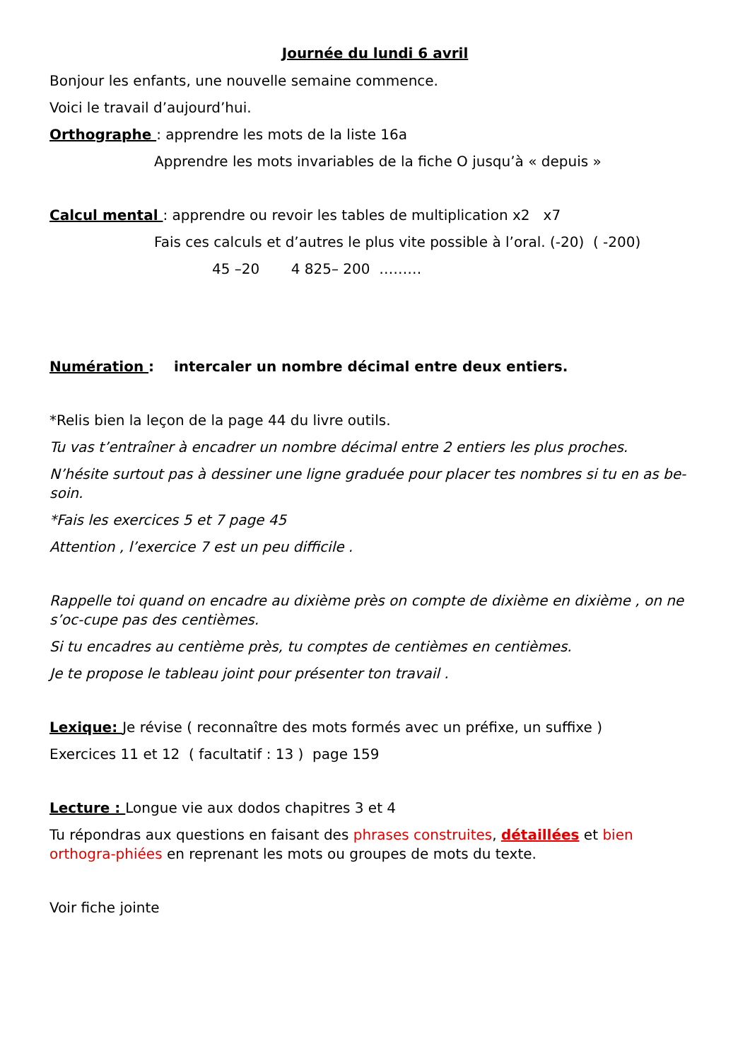Journée du lundi 6 avril
Bonjour les enfants, une nouvelle semaine commence.
Voici le travail d’aujourd’hui.
Orthographe : apprendre les mots de la liste 16a
Apprendre les mots invariables de la fiche O jusqu’à « depuis »
Calcul mental : apprendre ou revoir les tables de multiplication x2 x7
Fais ces calculs et d’autres le plus vite possible à l’oral. (-20) ( -200)
45 –20 4 825– 200 ………
Numération : intercaler un nombre décimal entre deux entiers.
*Relis bien la leçon de la page 44 du livre outils.
Tu vas t’entraîner à encadrer un nombre décimal entre 2 entiers les plus proches.
N’hésite surtout pas à dessiner une ligne graduée pour placer tes nombres si tu en as be-soin.
*Fais les exercices 5 et 7 page 45
Attention , l’exercice 7 est un peu difficile .
Rappelle toi quand on encadre au dixième près on compte de dixième en dixième , on ne s’oc-cupe pas des centièmes.
Si tu encadres au centième près, tu comptes de centièmes en centièmes.
Je te propose le tableau joint pour présenter ton travail .
Lexique: Je révise ( reconnaître des mots formés avec un préfixe, un suffixe )
Exercices 11 et 12 ( facultatif : 13 ) page 159
Lecture : Longue vie aux dodos chapitres 3 et 4
Tu répondras aux questions en faisant des phrases construites, détaillées et bien orthogra-phiées en reprenant les mots ou groupes de mots du texte.
Voir fiche jointe